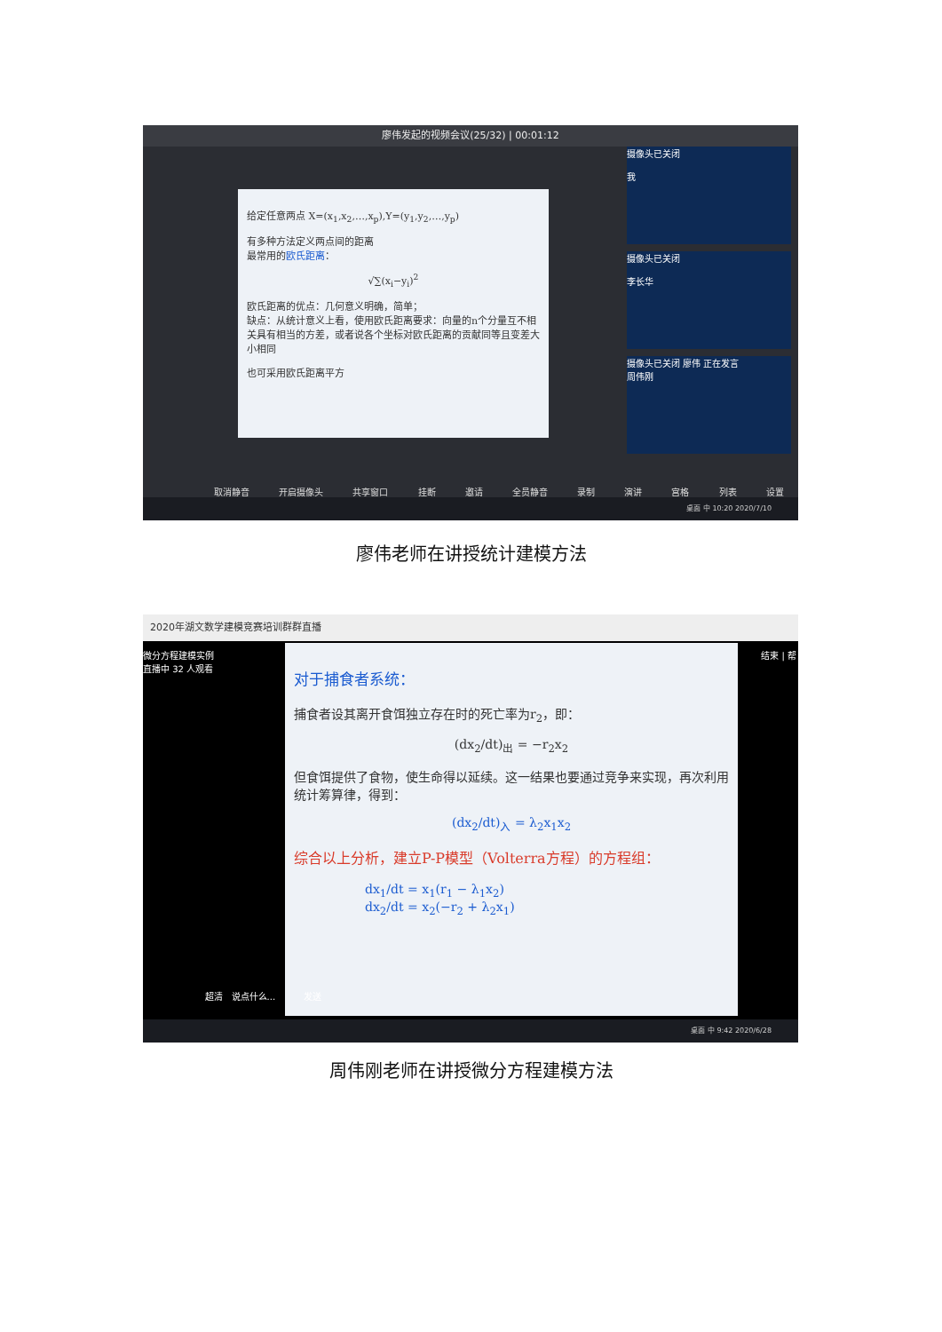廖伟发起的视频会议(25/32) | 00:01:12
给定任意两点 X=(x<sub>1</sub>,x<sub>2</sub>,…,x<sub>p</sub>),Y=(y<sub>1</sub>,y<sub>2</sub>,…,y<sub>p</sub>)
有多种方法定义两点间的距离
最常用的欧氏距离：
√∑(x<sub>i</sub>−y<sub>i</sub>)<sup>2</sup>
欧氏距离的优点：几何意义明确，简单；
缺点：从统计意义上看，使用欧氏距离要求：向量的n个分量互不相关具有相当的方差，或者说各个坐标对欧氏距离的贡献同等且变差大小相同
也可采用欧氏距离平方
摄像头已关闭
我
摄像头已关闭
李长华
摄像头已关闭 廖伟 正在发言
周伟刚
取消静音 开启摄像头 共享窗口 挂断 邀请 全员静音 录制 演讲 宫格 列表 设置
桌面 中 10:20 2020/7/10
廖伟老师在讲授统计建模方法
2020年湖文数学建模竞赛培训群群直播
微分方程建模实例
直播中 32 人观看
结束 | 帮
对于捕食者系统：
捕食者设其离开食饵独立存在时的死亡率为r<sub>2</sub>，即：
(dx<sub>2</sub>/dt)<sub>出</sub> = −r<sub>2</sub>x<sub>2</sub>
但食饵提供了食物，使生命得以延续。这一结果也要通过竞争来实现，再次利用统计筹算律，得到：
(dx<sub>2</sub>/dt)<sub>入</sub> = λ<sub>2</sub>x<sub>1</sub>x<sub>2</sub>
综合以上分析，建立P-P模型（Volterra方程）的方程组：
dx<sub>1</sub>/dt = x<sub>1</sub>(r<sub>1</sub> − λ<sub>1</sub>x<sub>2</sub>)
dx<sub>2</sub>/dt = x<sub>2</sub>(−r<sub>2</sub> + λ<sub>2</sub>x<sub>1</sub>)
超清 说点什么... 发送
桌面 中 9:42 2020/6/28
周伟刚老师在讲授微分方程建模方法